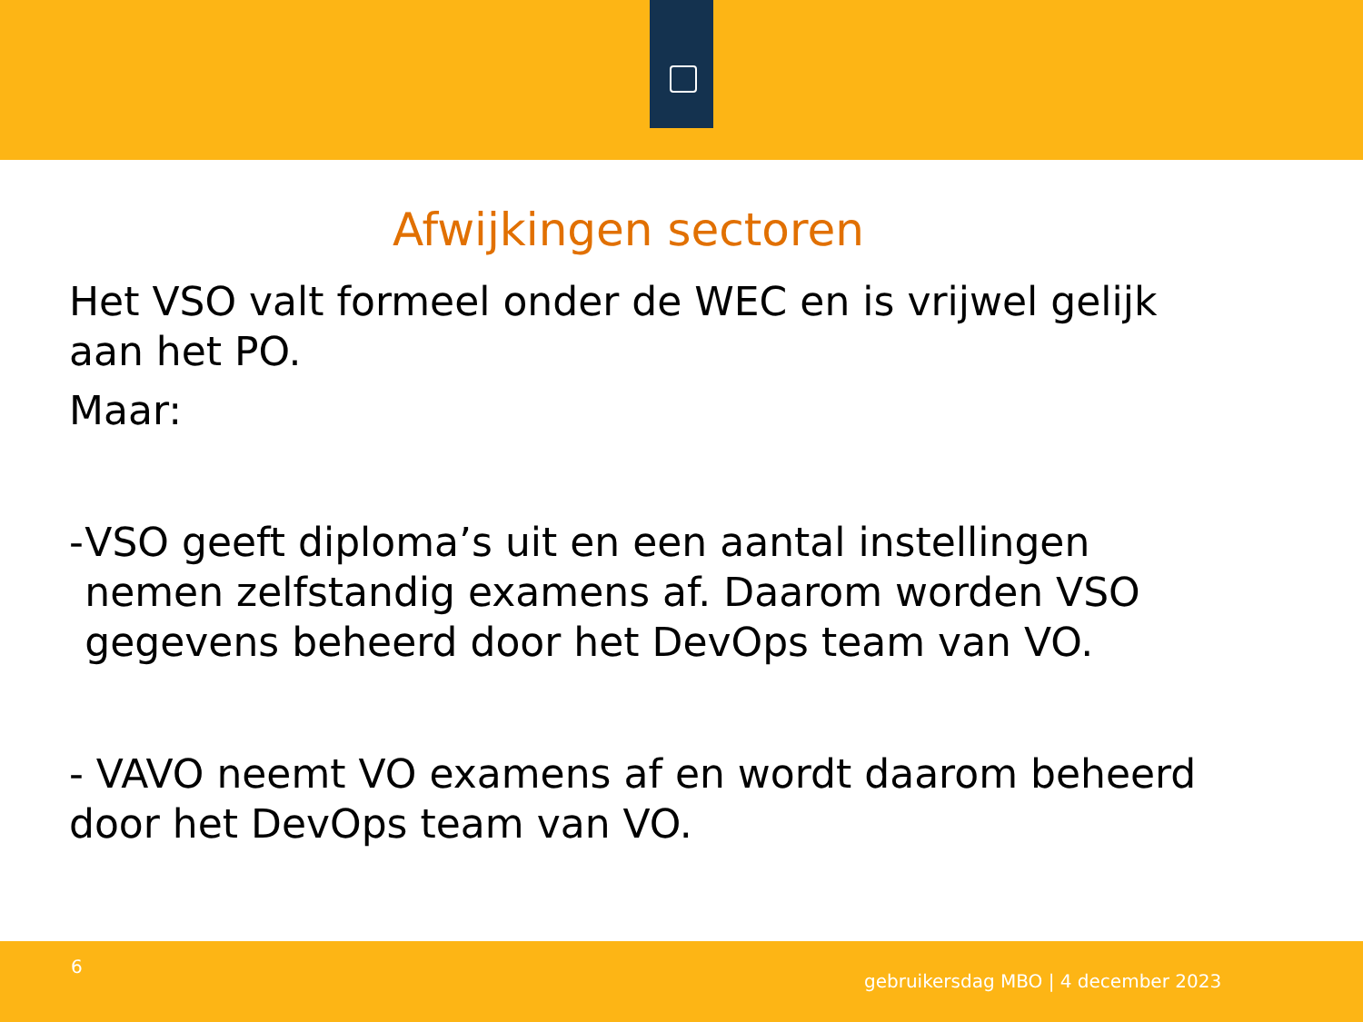Afwijkingen sectoren
Het VSO valt formeel onder de WEC en is vrijwel gelijk aan het PO.
Maar:
- VSO geeft diploma’s uit en een aantal instellingen nemen zelfstandig examens af. Daarom worden VSO gegevens beheerd door het DevOps team van VO.
- VAVO neemt VO examens af en wordt daarom beheerd door het DevOps team van VO.
6
gebruikersdag MBO | 4 december 2023